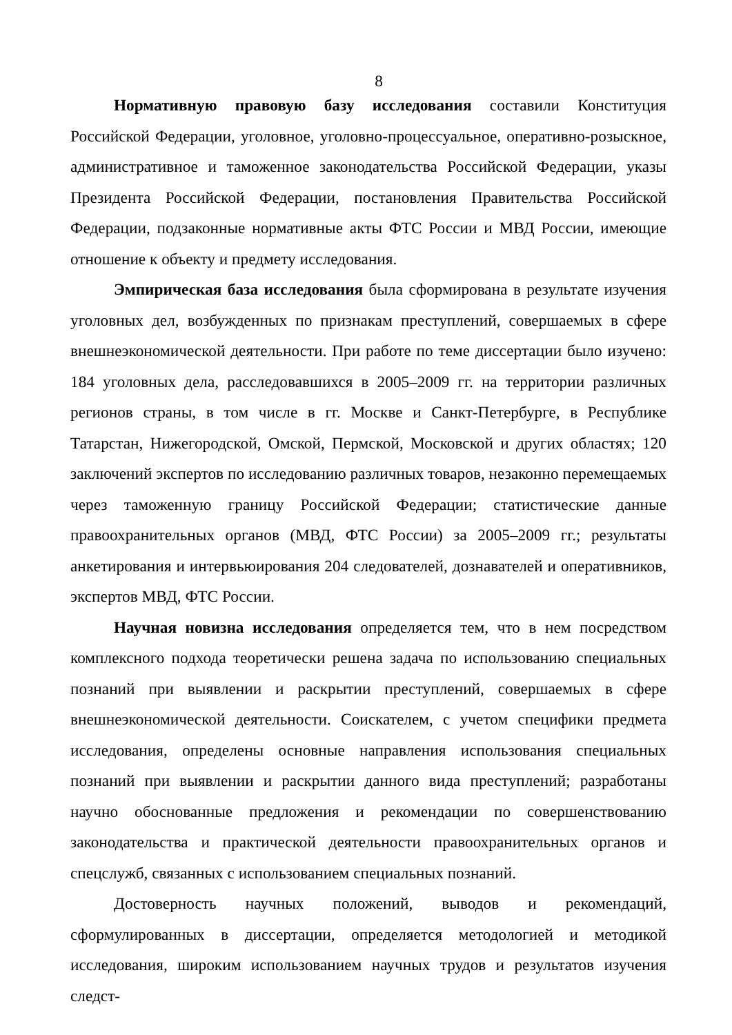8
Нормативную правовую базу исследования составили Конституция Российской Федерации, уголовное, уголовно-процессуальное, оперативно-розыскное, административное и таможенное законодательства Российской Федерации, указы Президента Российской Федерации, постановления Правительства Российской Федерации, подзаконные нормативные акты ФТС России и МВД России, имеющие отношение к объекту и предмету исследования.
Эмпирическая база исследования была сформирована в результате изучения уголовных дел, возбужденных по признакам преступлений, совершаемых в сфере внешнеэкономической деятельности. При работе по теме диссертации было изучено: 184 уголовных дела, расследовавшихся в 2005–2009 гг. на территории различных регионов страны, в том числе в гг. Москве и Санкт-Петербурге, в Республике Татарстан, Нижегородской, Омской, Пермской, Московской и других областях; 120 заключений экспертов по исследованию различных товаров, незаконно перемещаемых через таможенную границу Российской Федерации; статистические данные правоохранительных органов (МВД, ФТС России) за 2005–2009 гг.; результаты анкетирования и интервьюирования 204 следователей, дознавателей и оперативников, экспертов МВД, ФТС России.
Научная новизна исследования определяется тем, что в нем посредством комплексного подхода теоретически решена задача по использованию специальных познаний при выявлении и раскрытии преступлений, совершаемых в сфере внешнеэкономической деятельности. Соискателем, с учетом специфики предмета исследования, определены основные направления использования специальных познаний при выявлении и раскрытии данного вида преступлений; разработаны научно обоснованные предложения и рекомендации по совершенствованию законодательства и практической деятельности правоохранительных органов и спецслужб, связанных с использованием специальных познаний.
Достоверность научных положений, выводов и рекомендаций, сформулированных в диссертации, определяется методологией и методикой исследования, широким использованием научных трудов и результатов изучения следст-